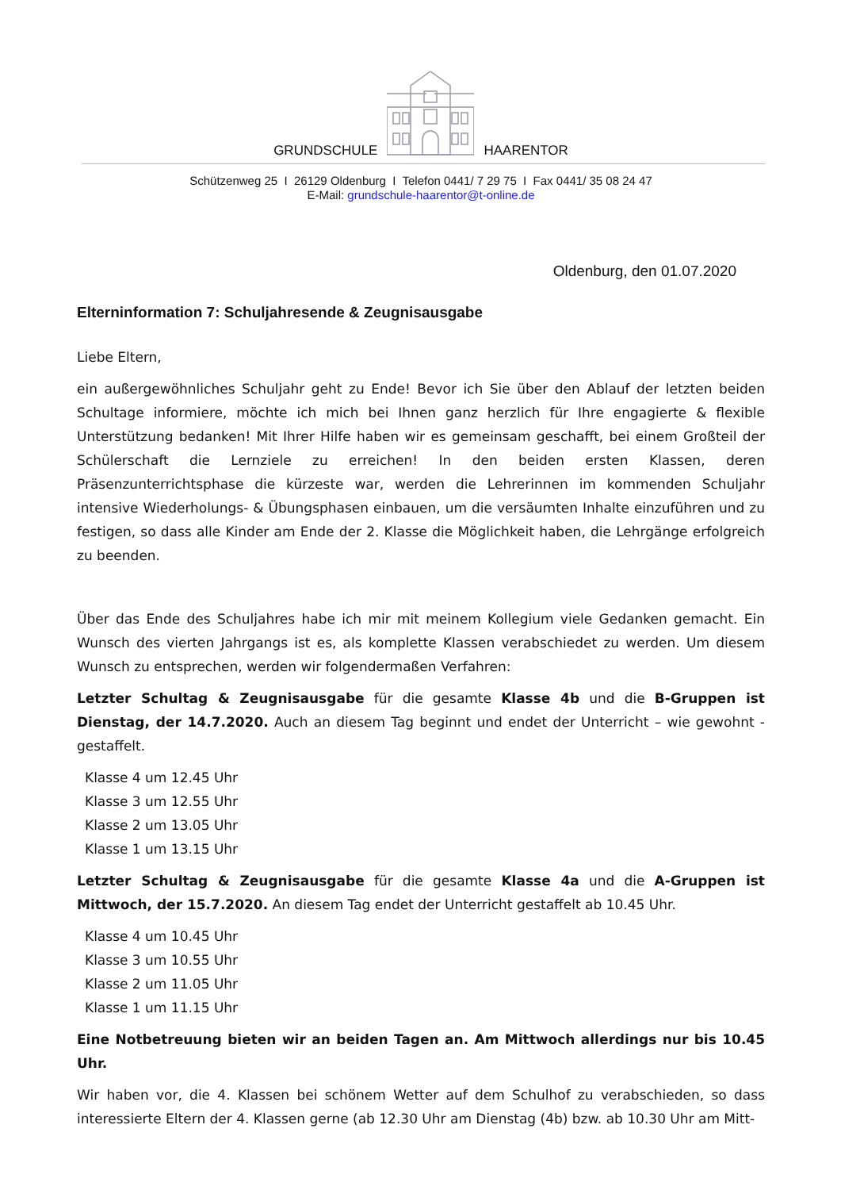GRUNDSCHULE HAARENTOR
Schützenweg 25 I 26129 Oldenburg I Telefon 0441/ 7 29 75 I Fax 0441/ 35 08 24 47
E-Mail: grundschule-haarentor@t-online.de
Oldenburg, den 01.07.2020
Elterninformation 7: Schuljahresende & Zeugnisausgabe
Liebe Eltern,
ein außergewöhnliches Schuljahr geht zu Ende! Bevor ich Sie über den Ablauf der letzten beiden Schultage informiere, möchte ich mich bei Ihnen ganz herzlich für Ihre engagierte & flexible Unterstützung bedanken! Mit Ihrer Hilfe haben wir es gemeinsam geschafft, bei einem Großteil der Schülerschaft die Lernziele zu erreichen! In den beiden ersten Klassen, deren Präsenzunterrichtsphase die kürzeste war, werden die Lehrerinnen im kommenden Schuljahr intensive Wiederholungs- & Übungsphasen einbauen, um die versäumten Inhalte einzuführen und zu festigen, so dass alle Kinder am Ende der 2. Klasse die Möglichkeit haben, die Lehrgänge erfolgreich zu beenden.
Über das Ende des Schuljahres habe ich mir mit meinem Kollegium viele Gedanken gemacht. Ein Wunsch des vierten Jahrgangs ist es, als komplette Klassen verabschiedet zu werden. Um diesem Wunsch zu entsprechen, werden wir folgendermaßen Verfahren:
Letzter Schultag & Zeugnisausgabe für die gesamte Klasse 4b und die B-Gruppen ist Dienstag, der 14.7.2020. Auch an diesem Tag beginnt und endet der Unterricht – wie gewohnt - gestaffelt.
Klasse 4 um 12.45 Uhr
Klasse 3 um 12.55 Uhr
Klasse 2 um 13.05 Uhr
Klasse 1 um 13.15 Uhr
Letzter Schultag & Zeugnisausgabe für die gesamte Klasse 4a und die A-Gruppen ist Mittwoch, der 15.7.2020. An diesem Tag endet der Unterricht gestaffelt ab 10.45 Uhr.
Klasse 4 um 10.45 Uhr
Klasse 3 um 10.55 Uhr
Klasse 2 um 11.05 Uhr
Klasse 1 um 11.15 Uhr
Eine Notbetreuung bieten wir an beiden Tagen an. Am Mittwoch allerdings nur bis 10.45 Uhr.
Wir haben vor, die 4. Klassen bei schönem Wetter auf dem Schulhof zu verabschieden, so dass interessierte Eltern der 4. Klassen gerne (ab 12.30 Uhr am Dienstag (4b) bzw. ab 10.30 Uhr am Mitt-